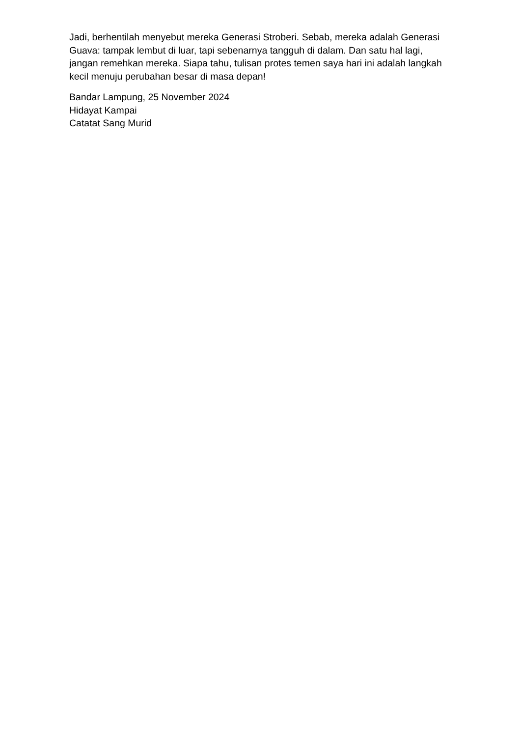Jadi, berhentilah menyebut mereka Generasi Stroberi. Sebab, mereka adalah Generasi Guava: tampak lembut di luar, tapi sebenarnya tangguh di dalam. Dan satu hal lagi, jangan remehkan mereka. Siapa tahu, tulisan protes temen saya hari ini adalah langkah kecil menuju perubahan besar di masa depan!
Bandar Lampung, 25 November 2024
Hidayat Kampai
Catatat Sang Murid